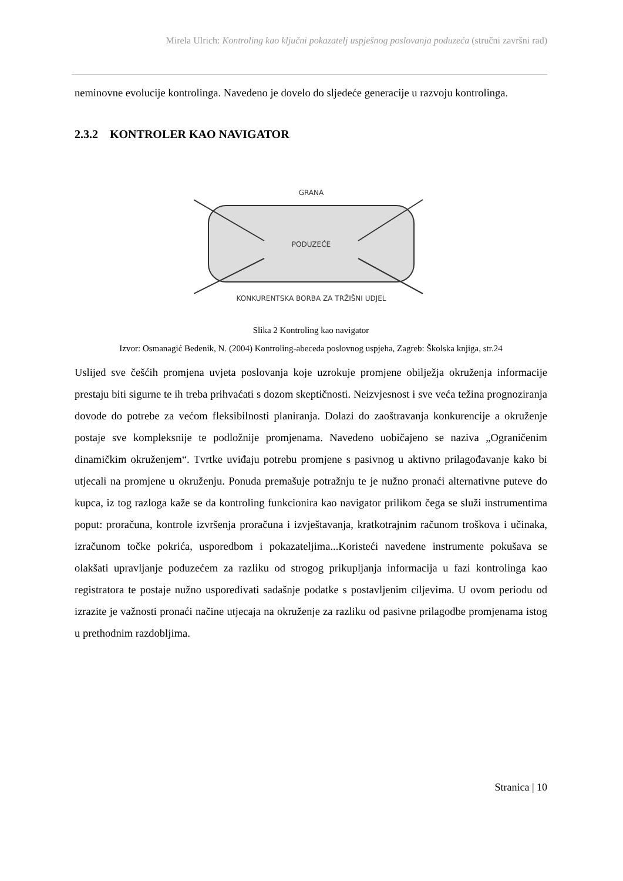Mirela Ulrich: Kontroling kao ključni pokazatelj uspješnog poslovanja poduzeća (stručni završni rad)
neminovne evolucije kontrolinga. Navedeno je dovelo do sljedeće generacije u razvoju kontrolinga.
2.3.2 KONTROLER KAO NAVIGATOR
GRANA
PODUZEĆE
KONKURENTSKA BORBA ZA TRŽIŠNI UDJEL
Slika 2 Kontroling kao navigator
Izvor: Osmanagić Bedenik, N. (2004) Kontroling-abeceda poslovnog uspjeha, Zagreb: Školska knjiga, str.24
Uslijed sve češćih promjena uvjeta poslovanja koje uzrokuje promjene obilježja okruženja informacije prestaju biti sigurne te ih treba prihvaćati s dozom skeptičnosti. Neizvjesnost i sve veća težina prognoziranja dovode do potrebe za većom fleksibilnosti planiranja. Dolazi do zaoštravanja konkurencije a okruženje postaje sve kompleksnije te podložnije promjenama. Navedeno uobičajeno se naziva „Ograničenim dinamičkim okruženjem“. Tvrtke uviđaju potrebu promjene s pasivnog u aktivno prilagođavanje kako bi utjecali na promjene u okruženju. Ponuda premašuje potražnju te je nužno pronaći alternativne puteve do kupca, iz tog razloga kaže se da kontroling funkcionira kao navigator prilikom čega se služi instrumentima poput: proračuna, kontrole izvršenja proračuna i izvještavanja, kratkotrajnim računom troškova i učinaka, izračunom točke pokrića, usporedbom i pokazateljima...Koristeći navedene instrumente pokušava se olakšati upravljanje poduzećem za razliku od strogog prikupljanja informacija u fazi kontrolinga kao registratora te postaje nužno uspoređivati sadašnje podatke s postavljenim ciljevima. U ovom periodu od izrazite je važnosti pronaći načine utjecaja na okruženje za razliku od pasivne prilagodbe promjenama istog u prethodnim razdobljima.
Stranica | 10